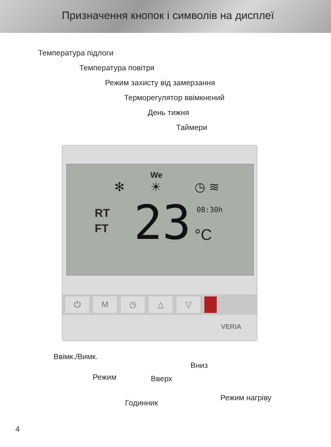Призначення кнопок і символів на дисплеї
Температура підлоги
Температура повітря
Режим захисту від замерзання
Терморегулятор ввімкнений
День тижня
Таймери
We
✻ ☀ ◷ ≋
RT
FT
23 °C
08:30h
⏻ M ◷ △ ▽
VERIA
Ввімк./Вимк.
Вниз
Режим Вверх
Годинник
Режим нагріву
4